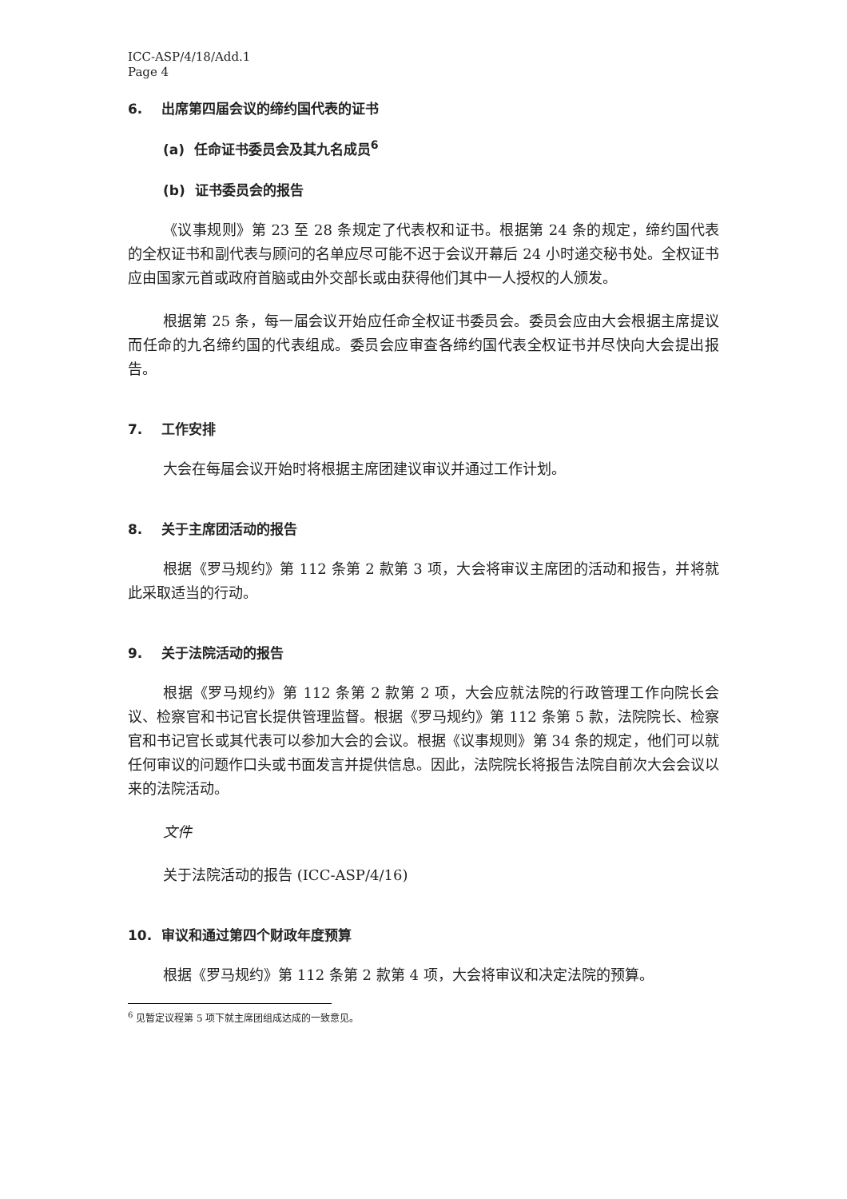ICC-ASP/4/18/Add.1
Page 4
6. 出席第四届会议的缔约国代表的证书
(a) 任命证书委员会及其九名成员<sup>6</sup>
(b) 证书委员会的报告
《议事规则》第 23 至 28 条规定了代表权和证书。根据第 24 条的规定，缔约国代表的全权证书和副代表与顾问的名单应尽可能不迟于会议开幕后 24 小时递交秘书处。全权证书应由国家元首或政府首脑或由外交部长或由获得他们其中一人授权的人颁发。
根据第 25 条，每一届会议开始应任命全权证书委员会。委员会应由大会根据主席提议而任命的九名缔约国的代表组成。委员会应审查各缔约国代表全权证书并尽快向大会提出报告。
7. 工作安排
大会在每届会议开始时将根据主席团建议审议并通过工作计划。
8. 关于主席团活动的报告
根据《罗马规约》第 112 条第 2 款第 3 项，大会将审议主席团的活动和报告，并将就此采取适当的行动。
9. 关于法院活动的报告
根据《罗马规约》第 112 条第 2 款第 2 项，大会应就法院的行政管理工作向院长会议、检察官和书记官长提供管理监督。根据《罗马规约》第 112 条第 5 款，法院院长、检察官和书记官长或其代表可以参加大会的会议。根据《议事规则》第 34 条的规定，他们可以就任何审议的问题作口头或书面发言并提供信息。因此，法院院长将报告法院自前次大会会议以来的法院活动。
文件
关于法院活动的报告 (ICC-ASP/4/16)
10. 审议和通过第四个财政年度预算
根据《罗马规约》第 112 条第 2 款第 4 项，大会将审议和决定法院的预算。
<sup>6</sup> 见暂定议程第 5 项下就主席团组成达成的一致意见。